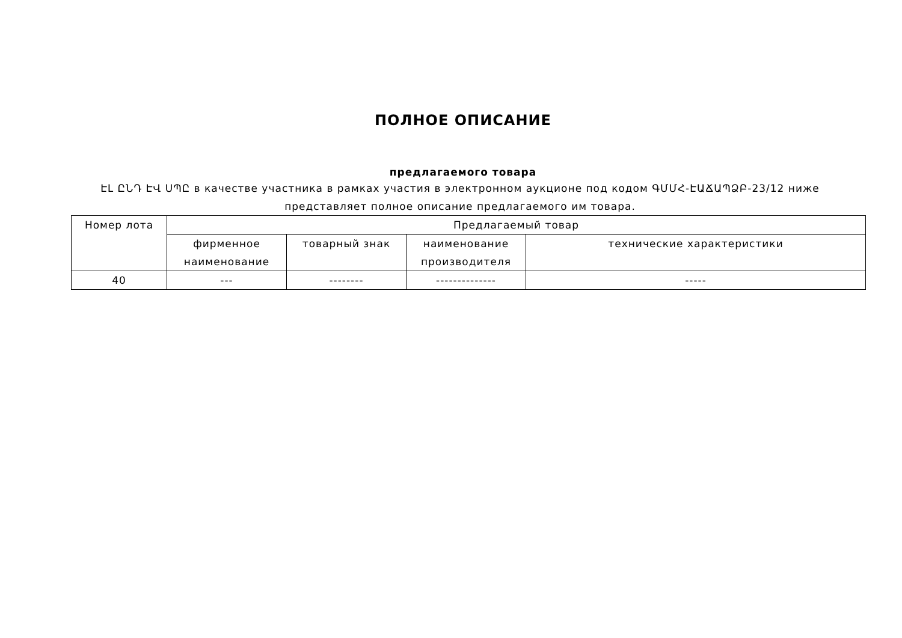ПОЛНОЕ ОПИСАНИЕ
предлагаемого товара
ԷԼ ԸՆԴ ԷՎ ՍՊԸ в качестве участника в рамках участия в электронном аукционе под кодом ԳՄՄՀ-ԷԱՃԱՊՁԲ-23/12 ниже представляет полное описание предлагаемого им товара.
| Номер лота | Предлагаемый товар | | | |
| | фирменное наименование | товарный знак | наименование производителя | технические характеристики |
| 40 | --- | -------- | -------------- | ----- |